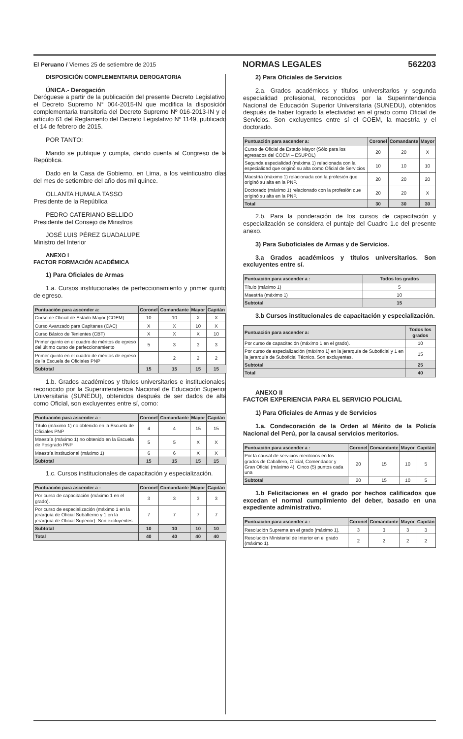El Peruano / Viernes 25 de setiembre de 2015 NORMAS LEGALES 562203
DISPOSICIÓN COMPLEMENTARIA DEROGATORIA
ÚNICA.- Derogación
Deróguese a partir de la publicación del presente Decreto Legislativo, el Decreto Supremo N° 004-2015-IN que modifica la disposición complementaria transitoria del Decreto Supremo Nº 016-2013-IN y el artículo 61 del Reglamento del Decreto Legislativo Nº 1149, publicado el 14 de febrero de 2015.
POR TANTO:
Mando se publique y cumpla, dando cuenta al Congreso de la República.
Dado en la Casa de Gobierno, en Lima, a los veinticuatro días del mes de setiembre del año dos mil quince.
OLLANTA HUMALA TASSO
Presidente de la República
PEDRO CATERIANO BELLIDO
Presidente del Consejo de Ministros
JOSÉ LUIS PÉREZ GUADALUPE
Ministro del Interior
ANEXO I
FACTOR FORMACIÓN ACADÉMICA
1) Para Oficiales de Armas
1.a. Cursos institucionales de perfeccionamiento y primer quinto de egreso.
| Puntuación para ascender a: | Coronel | Comandante | Mayor | Capitán |
| --- | --- | --- | --- | --- |
| Curso de Oficial de Estado Mayor (COEM) | 10 | 10 | X | X |
| Curso Avanzado para Capitanes (CAC) | X | X | 10 | X |
| Curso Básico de Tenientes (CBT) | X | X | X | 10 |
| Primer quinto en el cuadro de méritos de egreso del último curso de perfeccionamiento | 5 | 3 | 3 | 3 |
| Primer quinto en el cuadro de méritos de egreso de la Escuela de Oficiales PNP | | 2 | 2 | 2 |
| Subtotal | 15 | 15 | 15 | 15 |
1.b. Grados académicos y títulos universitarios e institucionales, reconocido por la Superintendencia Nacional de Educación Superior Universitaria (SUNEDU), obtenidos después de ser dados de alta como Oficial, son excluyentes entre sí, como:
| Puntuación para ascender a : | Coronel | Comandante | Mayor | Capitán |
| --- | --- | --- | --- | --- |
| Título (máximo 1) no obtenido en la Escuela de Oficiales PNP | 4 | 4 | 15 | 15 |
| Maestría (máximo 1) no obtenido en la Escuela de Posgrado PNP | 5 | 5 | X | X |
| Maestría institucional (máximo 1) | 6 | 6 | X | X |
| Subtotal | 15 | 15 | 15 | 15 |
1.c. Cursos institucionales de capacitación y especialización.
| Puntuación para ascender a : | Coronel | Comandante | Mayor | Capitán |
| --- | --- | --- | --- | --- |
| Por curso de capacitación (máximo 1 en el grado). | 3 | 3 | 3 | 3 |
| Por curso de especialización (máximo 1 en la jerarquía de Oficial Subalterno y 1 en la jerarquía de Oficial Superior). Son excluyentes. | 7 | 7 | 7 | 7 |
| Subtotal | 10 | 10 | 10 | 10 |
| Total | 40 | 40 | 40 | 40 |
2) Para Oficiales de Servicios
2.a. Grados académicos y títulos universitarios y segunda especialidad profesional, reconocidos por la Superintendencia Nacional de Educación Superior Universitaria (SUNEDU), obtenidos después de haber logrado la efectividad en el grado como Oficial de Servicios. Son excluyentes entre sí el COEM, la maestría y el doctorado.
| Puntuación para ascender a: | Coronel | Comandante | Mayor |
| --- | --- | --- | --- |
| Curso de Oficial de Estado Mayor (Sólo para los egresados del COEM – ESUPOL) | 20 | 20 | X |
| Segunda especialidad (máxima 1) relacionada con la especialidad que originó su alta como Oficial de Servicios | 10 | 10 | 10 |
| Maestría (máximo 1) relacionada con la profesión que originó su alta en la PNP. | 20 | 20 | 20 |
| Doctorado (máximo 1) relacionado con la profesión que originó su alta en la PNP. | 20 | 20 | X |
| Total | 30 | 30 | 30 |
2.b. Para la ponderación de los cursos de capacitación y especialización se considera el puntaje del Cuadro 1.c del presente anexo.
3) Para Suboficiales de Armas y de Servicios.
3.a Grados académicos y títulos universitarios. Son excluyentes entre sí.
| Puntuación para ascender a : | Todos los grados |
| --- | --- |
| Título (máximo 1) | 5 |
| Maestría (máximo 1) | 10 |
| Subtotal | 15 |
3.b Cursos institucionales de capacitación y especialización.
| Puntuación para ascender a: | Todos los grados |
| --- | --- |
| Por curso de capacitación (máximo 1 en el grado). | 10 |
| Por curso de especialización (máximo 1) en la jerarquía de Suboficial y 1 en la jerarquía de Suboficial Técnico. Son excluyentes. | 15 |
| Subtotal | 25 |
| Total | 40 |
ANEXO II
FACTOR EXPERIENCIA PARA EL SERVICIO POLICIAL
1) Para Oficiales de Armas y de Servicios
1.a. Condecoración de la Orden al Mérito de la Policía Nacional del Perú, por la causal servicios meritorios.
| Puntuación para ascender a : | Coronel | Comandante | Mayor | Capitán |
| --- | --- | --- | --- | --- |
| Por la causal de servicios meritorios en los grados de Caballero, Oficial, Comendador y Gran Oficial (máximo 4). Cinco (5) puntos cada una | 20 | 15 | 10 | 5 |
| Subtotal | 20 | 15 | 10 | 5 |
1.b Felicitaciones en el grado por hechos calificados que excedan el normal cumplimiento del deber, basado en una expediente administrativo.
| Puntuación para ascender a : | Coronel | Comandante | Mayor | Capitán |
| --- | --- | --- | --- | --- |
| Resolución Suprema en el grado (máximo 1). | 3 | 3 | 3 | 3 |
| Resolución Ministerial de Interior en el grado (máximo 1). | 2 | 2 | 2 | 2 |